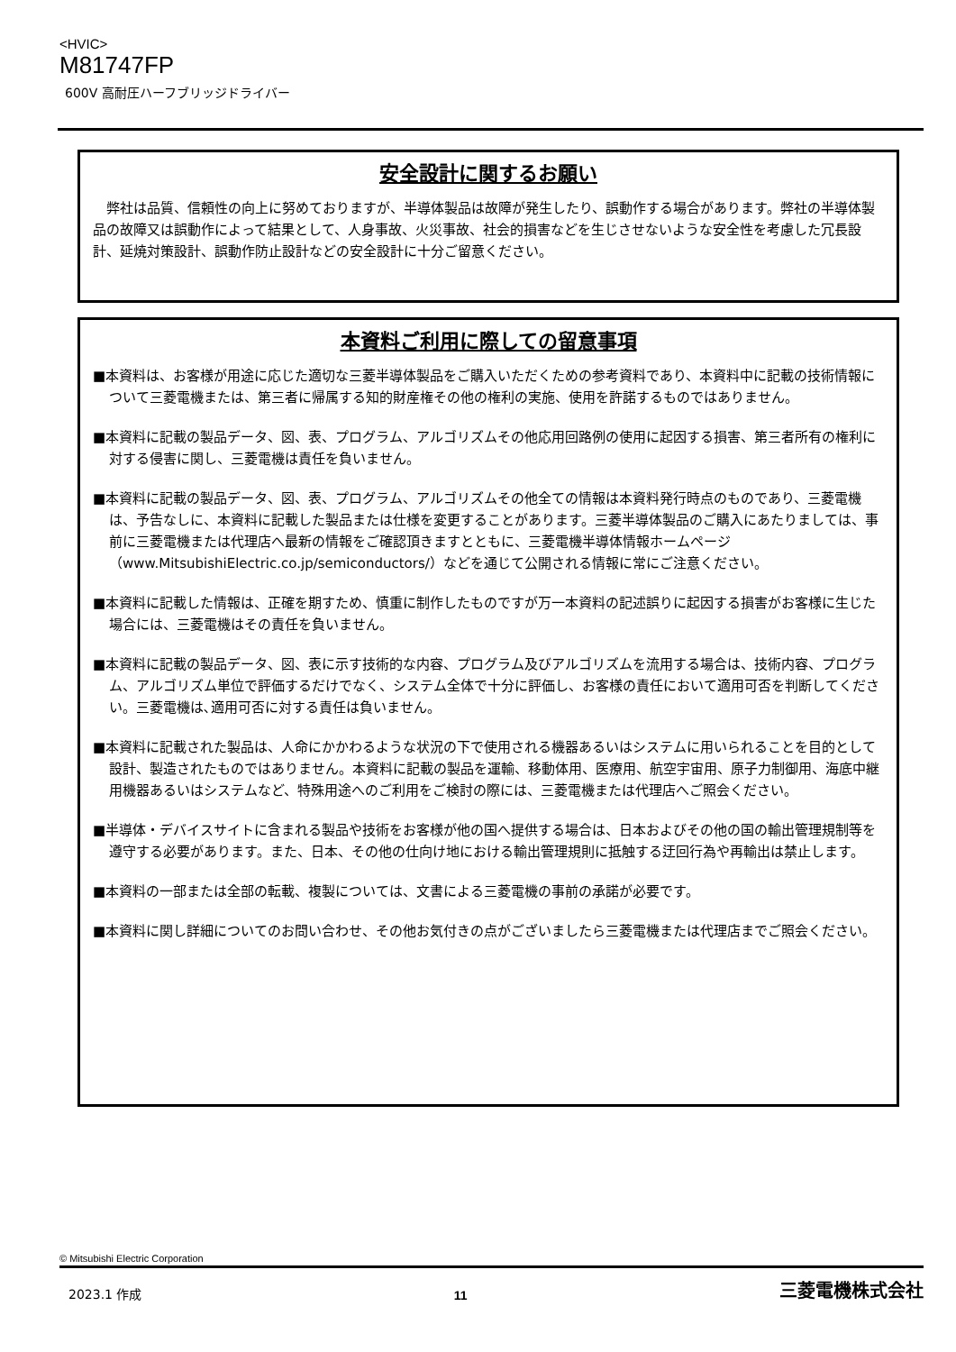<HVIC>
M81747FP
600V 高耐圧ハーフブリッジドライバー
安全設計に関するお願い
　弊社は品質、信頼性の向上に努めておりますが、半導体製品は故障が発生したり、誤動作する場合があります。弊社の半導体製品の故障又は誤動作によって結果として、人身事故、火災事故、社会的損害などを生じさせないような安全性を考慮した冗長設計、延焼対策設計、誤動作防止設計などの安全設計に十分ご留意ください。
本資料ご利用に際しての留意事項
■本資料は、お客様が用途に応じた適切な三菱半導体製品をご購入いただくための参考資料であり、本資料中に記載の技術情報について三菱電機または、第三者に帰属する知的財産権その他の権利の実施、使用を許諾するものではありません。
■本資料に記載の製品データ、図、表、プログラム、アルゴリズムその他応用回路例の使用に起因する損害、第三者所有の権利に対する侵害に関し、三菱電機は責任を負いません。
■本資料に記載の製品データ、図、表、プログラム、アルゴリズムその他全ての情報は本資料発行時点のものであり、三菱電機は、予告なしに、本資料に記載した製品または仕様を変更することがあります。三菱半導体製品のご購入にあたりましては、事前に三菱電機または代理店へ最新の情報をご確認頂きますとともに、三菱電機半導体情報ホームページ（www.MitsubishiElectric.co.jp/semiconductors/）などを通じて公開される情報に常にご注意ください。
■本資料に記載した情報は、正確を期すため、慎重に制作したものですが万一本資料の記述誤りに起因する損害がお客様に生じた場合には、三菱電機はその責任を負いません。
■本資料に記載の製品データ、図、表に示す技術的な内容、プログラム及びアルゴリズムを流用する場合は、技術内容、プログラム、アルゴリズム単位で評価するだけでなく、システム全体で十分に評価し、お客様の責任において適用可否を判断してください。三菱電機は､適用可否に対する責任は負いません。
■本資料に記載された製品は、人命にかかわるような状況の下で使用される機器あるいはシステムに用いられることを目的として設計、製造されたものではありません。本資料に記載の製品を運輸、移動体用、医療用、航空宇宙用、原子力制御用、海底中継用機器あるいはシステムなど、特殊用途へのご利用をご検討の際には、三菱電機または代理店へご照会ください。
■半導体・デバイスサイトに含まれる製品や技術をお客様が他の国へ提供する場合は、日本およびその他の国の輸出管理規制等を遵守する必要があります。また、日本、その他の仕向け地における輸出管理規則に抵触する迂回行為や再輸出は禁止します。
■本資料の一部または全部の転載、複製については、文書による三菱電機の事前の承諾が必要です。
■本資料に関し詳細についてのお問い合わせ、その他お気付きの点がございましたら三菱電機または代理店までご照会ください。
© Mitsubishi Electric Corporation
2023.1 作成 11 三菱電機株式会社